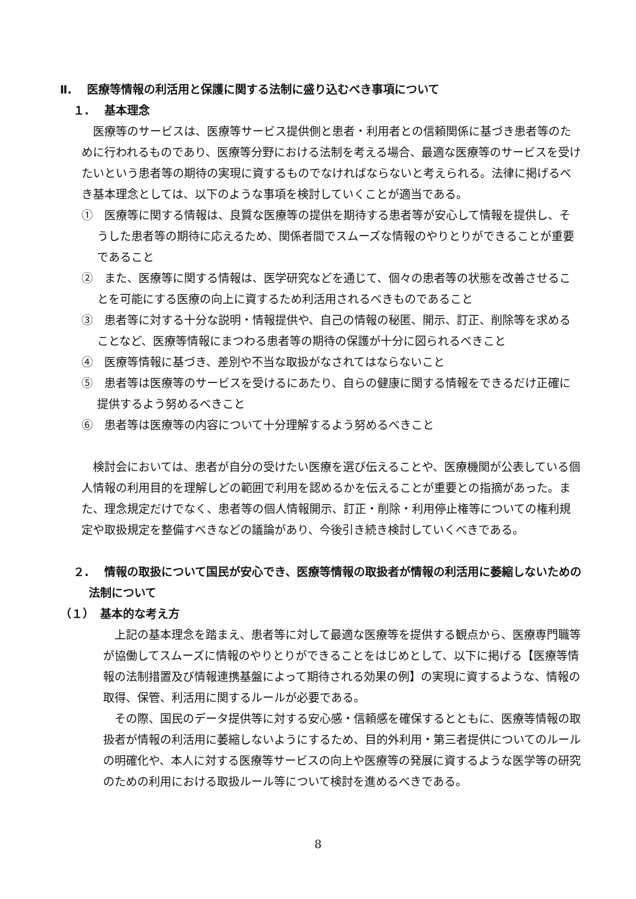Ⅱ.　 医療等情報の利活用と保護に関する法制に盛り込むべき事項について
１.　 基本理念
　医療等のサービスは、医療等サービス提供側と患者・利用者との信頼関係に基づき患者等のために行われるものであり、医療等分野における法制を考える場合、最適な医療等のサービスを受けたいという患者等の期待の実現に資するものでなければならないと考えられる。法律に掲げるべき基本理念としては、以下のような事項を検討していくことが適当である。
①　医療等に関する情報は、良質な医療等の提供を期待する患者等が安心して情報を提供し、そうした患者等の期待に応えるため、関係者間でスムーズな情報のやりとりができることが重要であること
②　また、医療等に関する情報は、医学研究などを通じて、個々の患者等の状態を改善させることを可能にする医療の向上に資するため利活用されるべきものであること
③　患者等に対する十分な説明・情報提供や、自己の情報の秘匿、開示、訂正、削除等を求めることなど、医療等情報にまつわる患者等の期待の保護が十分に図られるべきこと
④　医療等情報に基づき、差別や不当な取扱がなされてはならないこと
⑤　患者等は医療等のサービスを受けるにあたり、自らの健康に関する情報をできるだけ正確に提供するよう努めるべきこと
⑥　患者等は医療等の内容について十分理解するよう努めるべきこと
　検討会においては、患者が自分の受けたい医療を選び伝えることや、医療機関が公表している個人情報の利用目的を理解しどの範囲で利用を認めるかを伝えることが重要との指摘があった。また、理念規定だけでなく、患者等の個人情報開示、訂正・削除・利用停止権等についての権利規定や取扱規定を整備すべきなどの議論があり、今後引き続き検討していくべきである。
２.　 情報の取扱について国民が安心でき、医療等情報の取扱者が情報の利活用に萎縮しないための法制について
（１）　基本的な考え方
　上記の基本理念を踏まえ、患者等に対して最適な医療等を提供する観点から、医療専門職等が協働してスムーズに情報のやりとりができることをはじめとして、以下に掲げる【医療等情報の法制措置及び情報連携基盤によって期待される効果の例】の実現に資するような、情報の取得、保管、利活用に関するルールが必要である。
　その際、国民のデータ提供等に対する安心感・信頼感を確保するとともに、医療等情報の取扱者が情報の利活用に萎縮しないようにするため、目的外利用・第三者提供についてのルールの明確化や、本人に対する医療等サービスの向上や医療等の発展に資するような医学等の研究のための利用における取扱ルール等について検討を進めるべきである。
8